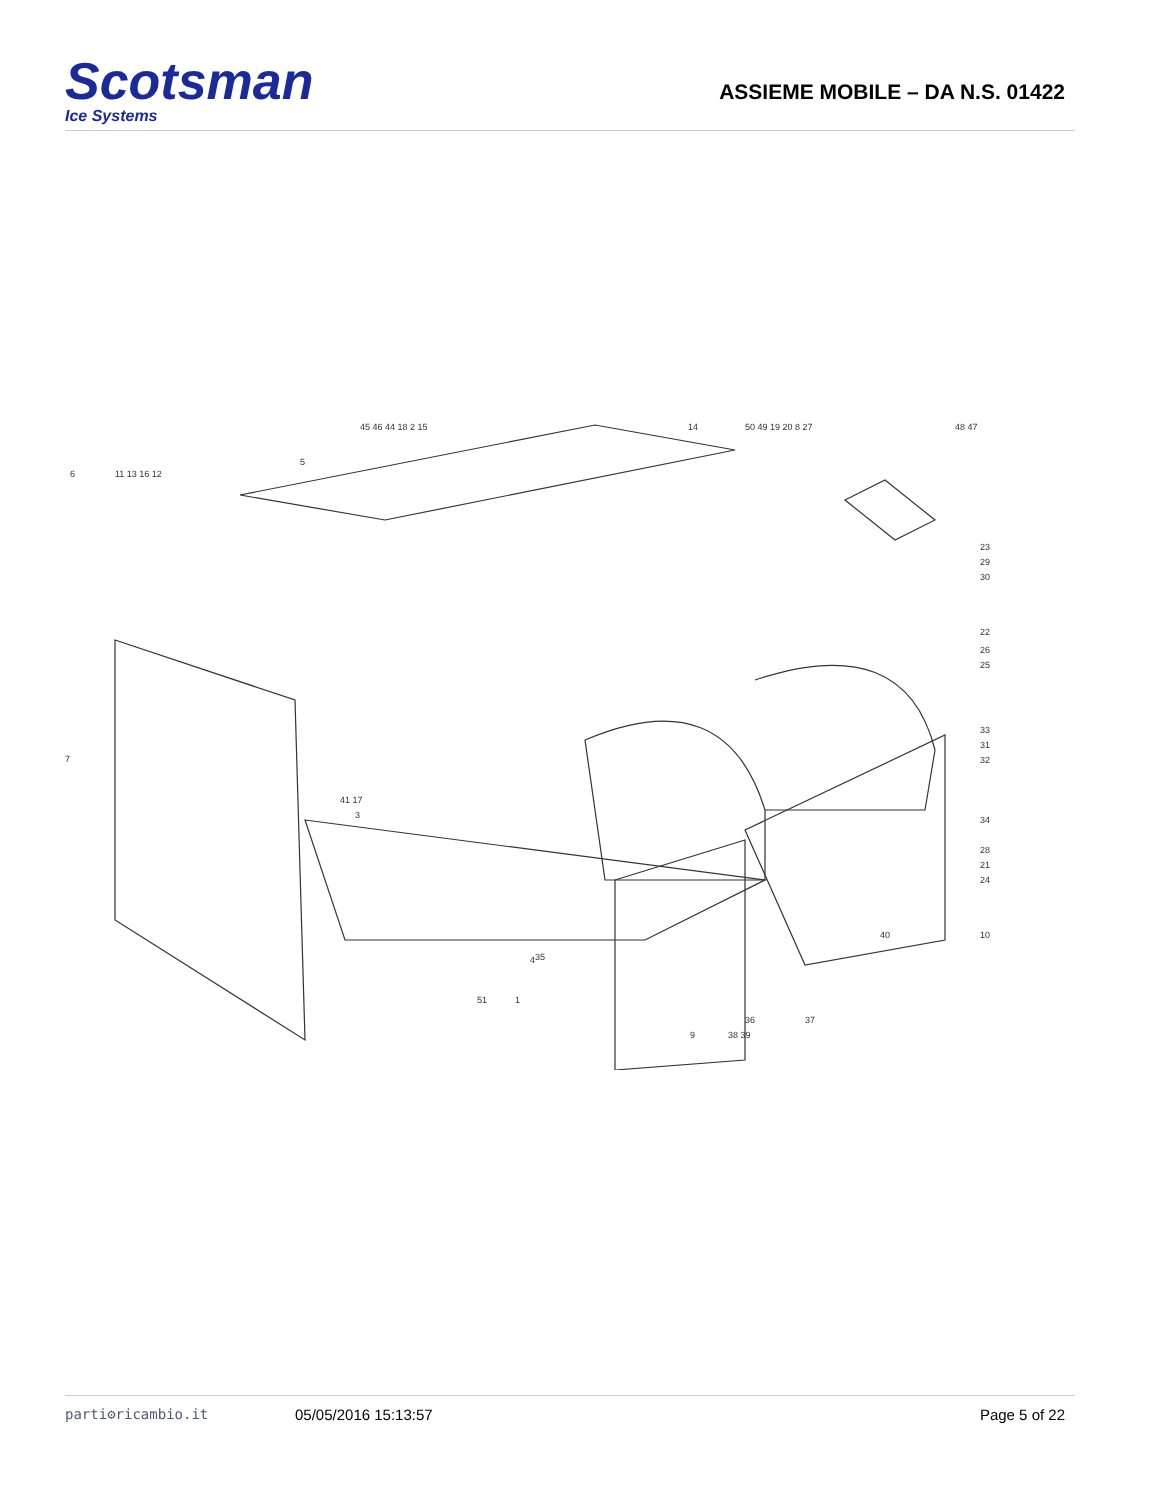Scotsman
Ice Systems
ASSIEME MOBILE – DA N.S. 01422
45 46 44 18 2 15
14
50 49 19 20 8 27
48 47
6
11 13 16 12
5
23
29
30
22
26
25
33
31
32
34
28
21
24
10
40
7
41 17
3
35
4
51
1
37
36
9
38 39
parti⚙ricambio.it 05/05/2016 15:13:57 Page 5 of 22